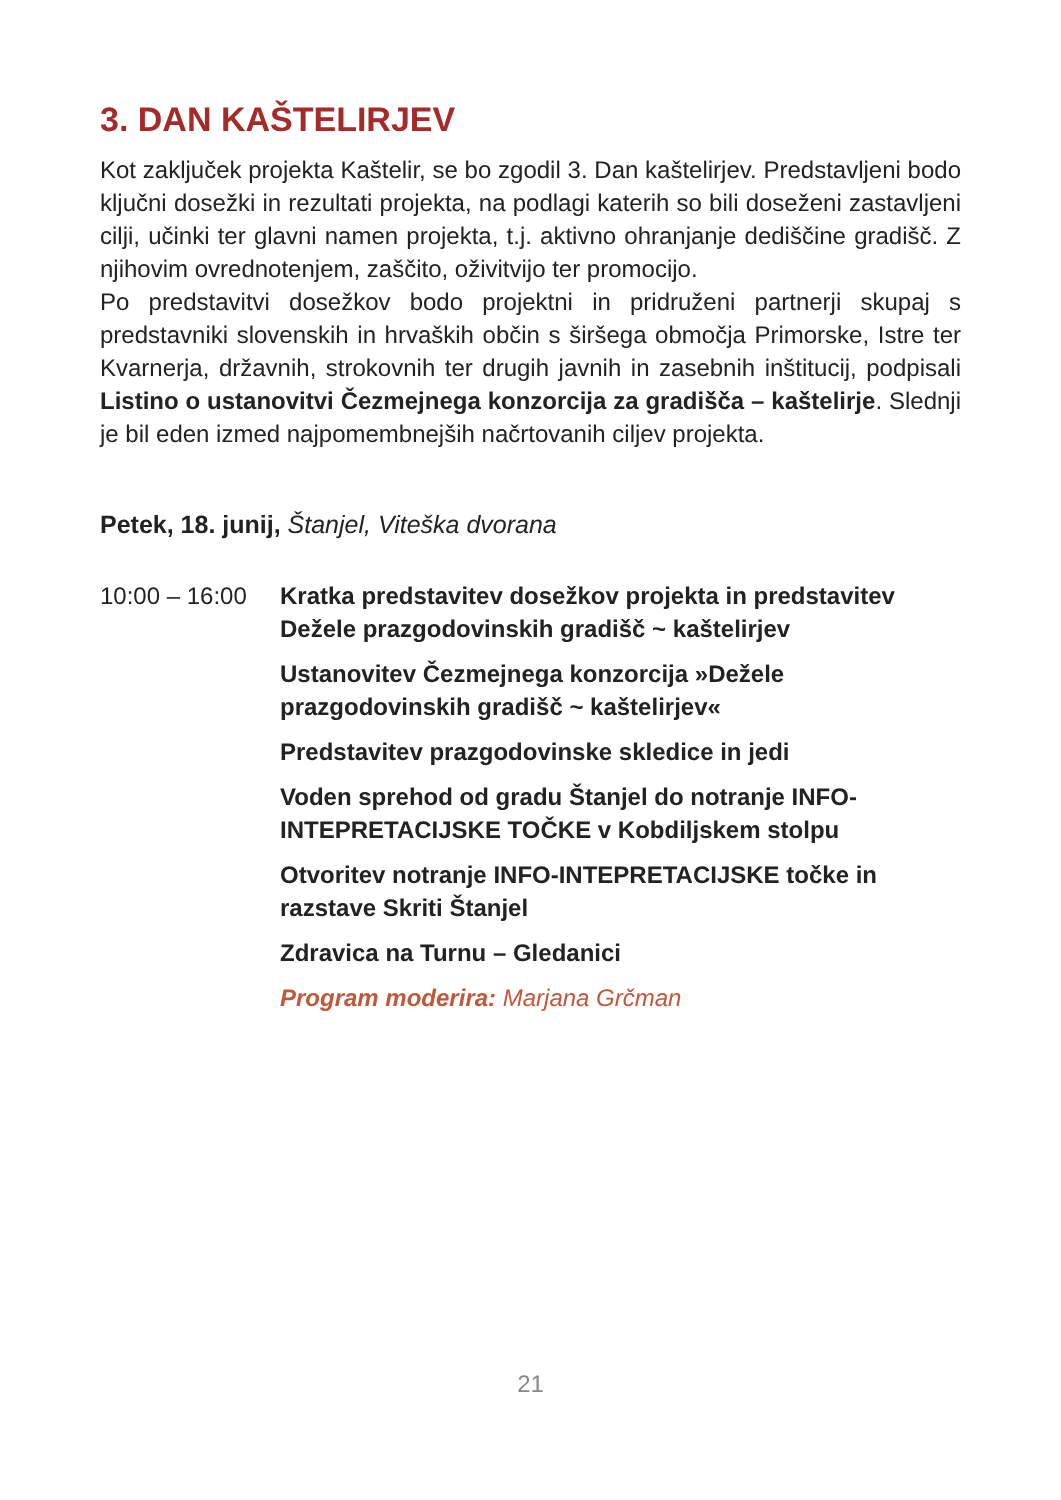3. DAN KAŠTELIRJEV
Kot zaključek projekta Kaštelir, se bo zgodil 3. Dan kaštelirjev. Predstavljeni bodo ključni dosežki in rezultati projekta, na podlagi katerih so bili doseženi zastavljeni cilji, učinki ter glavni namen projekta, t.j. aktivno ohranjanje dediščine gradišč. Z njihovim ovrednotenjem, zaščito, oživitvijo ter promocijo.
Po predstavitvi dosežkov bodo projektni in pridruženi partnerji skupaj s predstavniki slovenskih in hrvaških občin s širšega območja Primorske, Istre ter Kvarnerja, državnih, strokovnih ter drugih javnih in zasebnih inštitucij, podpisali Listino o ustanovitvi Čezmejnega konzorcija za gradišča – kaštelirje. Slednji je bil eden izmed najpomembnejših načrtovanih ciljev projekta.
Petek, 18. junij, Štanjel, Viteška dvorana
10:00 – 16:00
Kratka predstavitev dosežkov projekta in predstavitev Dežele prazgodovinskih gradišč ~ kaštelirjev
Ustanovitev Čezmejnega konzorcija »Dežele prazgodovinskih gradišč ~ kaštelirjev«
Predstavitev prazgodovinske skledice in jedi
Voden sprehod od gradu Štanjel do notranje INFO-INTEPRETACIJSKE TOČKE v Kobdiljskem stolpu
Otvoritev notranje INFO-INTEPRETACIJSKE točke in razstave Skriti Štanjel
Zdravica na Turnu – Gledanici
Program moderira: Marjana Grčman
21